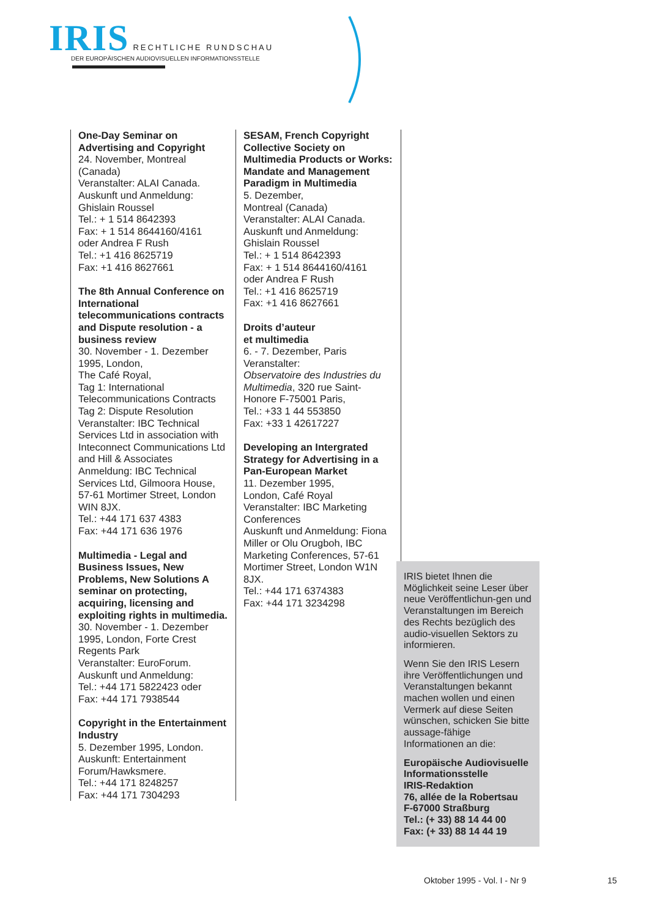IRIS RECHTLICHE RUNDSCHAU
DER EUROPÄISCHEN AUDIOVISUELLEN INFORMATIONSSTELLE
One-Day Seminar on Advertising and Copyright
24. November, Montreal (Canada)
Veranstalter: ALAI Canada.
Auskunft und Anmeldung: Ghislain Roussel
Tel.: + 1 514 8642393
Fax: + 1 514 8644160/4161
oder Andrea F Rush
Tel.: +1 416 8625719
Fax: +1 416 8627661
The 8th Annual Conference on International telecommunications contracts and Dispute resolution - a business review
30. November - 1. Dezember 1995, London,
The Café Royal,
Tag 1: International Telecommunications Contracts
Tag 2: Dispute Resolution
Veranstalter: IBC Technical Services Ltd in association with Inteconnect Communications Ltd and Hill & Associates
Anmeldung: IBC Technical Services Ltd, Gilmoora House, 57-61 Mortimer Street, London WIN 8JX.
Tel.: +44 171 637 4383
Fax: +44 171 636 1976
Multimedia - Legal and Business Issues, New Problems, New Solutions A seminar on protecting, acquiring, licensing and exploiting rights in multimedia.
30. November - 1. Dezember 1995, London, Forte Crest Regents Park
Veranstalter: EuroForum.
Auskunft und Anmeldung:
Tel.: +44 171 5822423 oder
Fax: +44 171 7938544
Copyright in the Entertainment Industry
5. Dezember 1995, London.
Auskunft: Entertainment Forum/Hawksmere.
Tel.: +44 171 8248257
Fax: +44 171 7304293
SESAM, French Copyright Collective Society on Multimedia Products or Works: Mandate and Management Paradigm in Multimedia
5. Dezember,
Montreal (Canada)
Veranstalter: ALAI Canada.
Auskunft und Anmeldung: Ghislain Roussel
Tel.: + 1 514 8642393
Fax: + 1 514 8644160/4161
oder Andrea F Rush
Tel.: +1 416 8625719
Fax: +1 416 8627661
Droits d’auteur
et multimedia
6. - 7. Dezember, Paris
Veranstalter:
Observatoire des Industries du Multimedia, 320 rue Saint-Honore F-75001 Paris,
Tel.: +33 1 44 553850
Fax: +33 1 42617227
Developing an Intergrated Strategy for Advertising in a Pan-European Market
11. Dezember 1995,
London, Café Royal
Veranstalter: IBC Marketing Conferences
Auskunft und Anmeldung: Fiona Miller or Olu Orugboh, IBC Marketing Conferences, 57-61 Mortimer Street, London W1N 8JX.
Tel.: +44 171 6374383
Fax: +44 171 3234298
IRIS bietet Ihnen die Möglichkeit seine Leser über neue Veröffentlichun-gen und Veranstaltungen im Bereich des Rechts bezüglich des audio-visuellen Sektors zu informieren.
Wenn Sie den IRIS Lesern ihre Veröffentlichungen und Veranstaltungen bekannt machen wollen und einen Vermerk auf diese Seiten wünschen, schicken Sie bitte aussage-fähige Informationen an die:
Europäische Audiovisuelle Informationsstelle
IRIS-Redaktion
76, allée de la Robertsau
F-67000 Straßburg
Tel.: (+ 33) 88 14 44 00
Fax: (+ 33) 88 14 44 19
Oktober 1995 - Vol. I - Nr 9 15